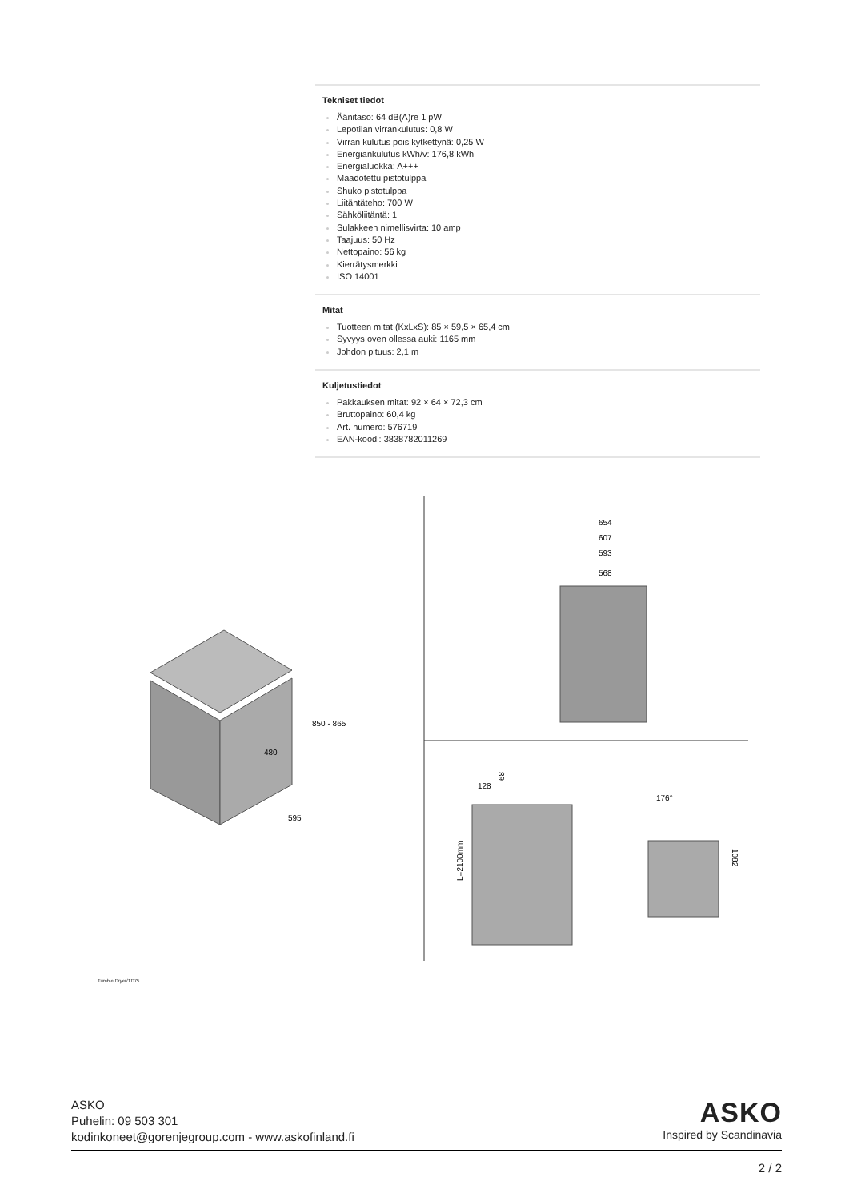Tekniset tiedot
Äänitaso: 64 dB(A)re 1 pW
Lepotilan virrankulutus: 0,8 W
Virran kulutus pois kytkettynä: 0,25 W
Energiankulutus kWh/v: 176,8 kWh
Energialuokka: A+++
Maadotettu pistotulppa
Shuko pistotulppa
Liitäntäteho: 700 W
Sähköliitäntä: 1
Sulakkeen nimellisvirta: 10 amp
Taajuus: 50 Hz
Nettopaino: 56 kg
Kierrätysmerkki
ISO 14001
Mitat
Tuotteen mitat (KxLxS): 85 × 59,5 × 65,4 cm
Syvyys oven ollessa auki: 1165 mm
Johdon pituus: 2,1 m
Kuljetustiedot
Pakkauksen mitat: 92 × 64 × 72,3 cm
Bruttopaino: 60,4 kg
Art. numero: 576719
EAN-koodi: 3838782011269
850 - 865
480
595
654
607
593
568
128
L=2100mm
68
176°
1082
Tumble Dryer/TD75
ASKO
Puhelin: 09 503 301
kodinkoneet@gorenjegroup.com - www.askofinland.fi
ASKO
Inspired by Scandinavia
2 / 2